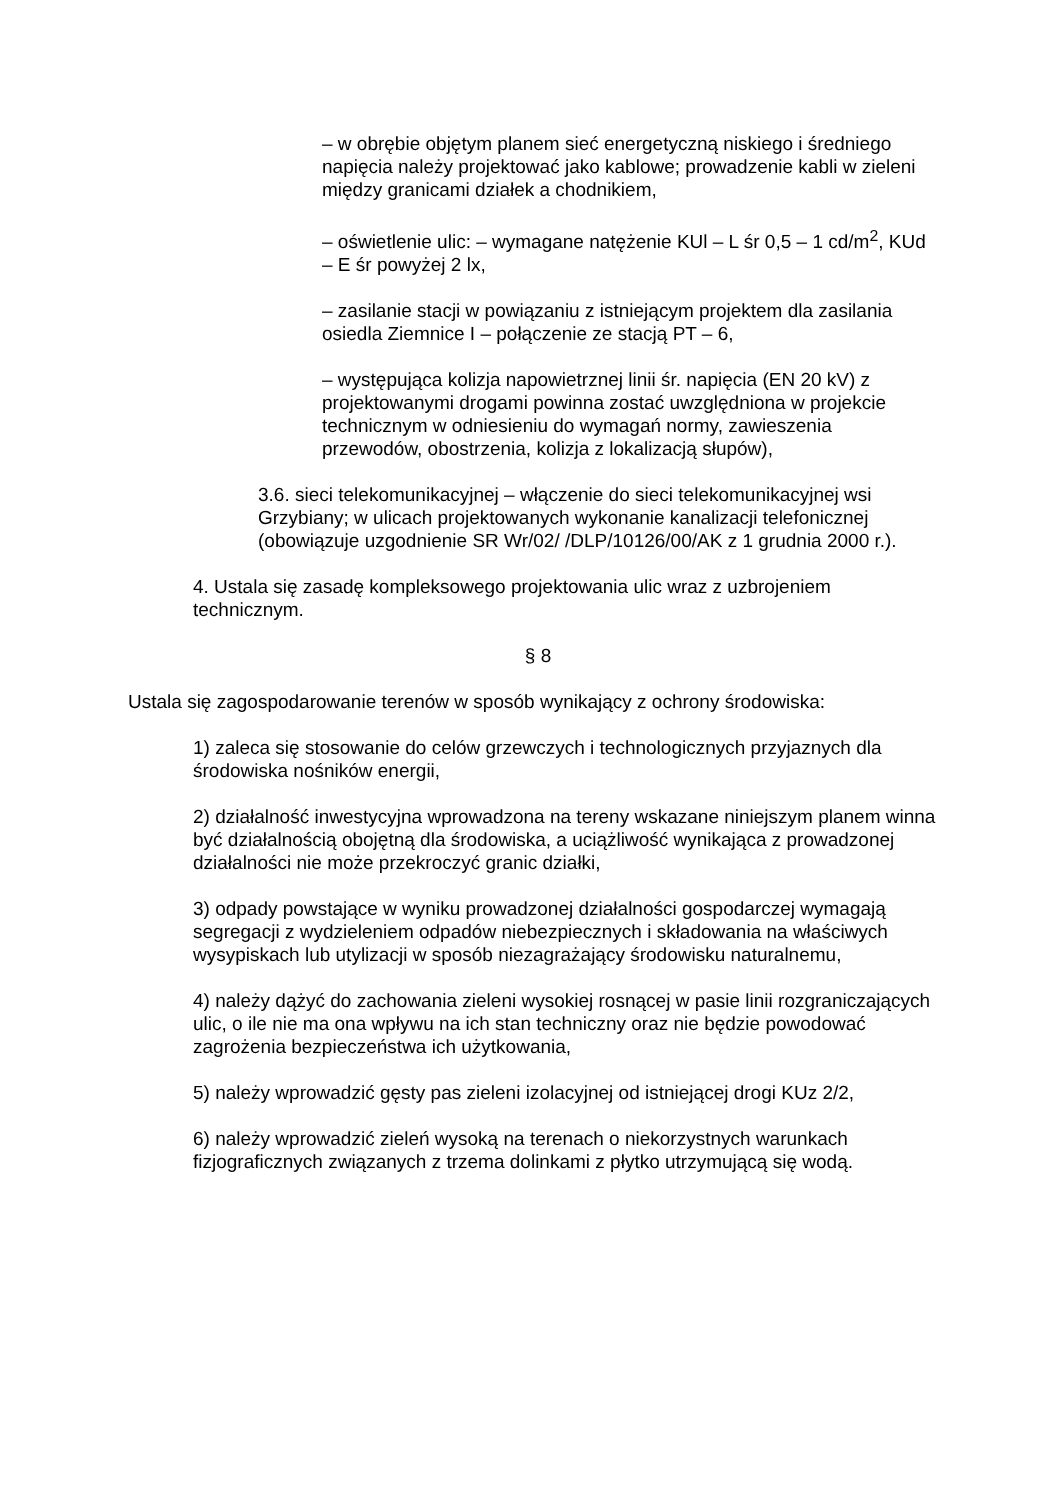– w obrębie objętym planem sieć energetyczną niskiego i średniego napięcia należy projektować jako kablowe; prowadzenie kabli w zieleni między granicami działek a chodnikiem,
– oświetlenie ulic: – wymagane natężenie KUl – L śr 0,5 – 1 cd/m<sup>2</sup>, KUd – E śr powyżej 2 lx,
– zasilanie stacji w powiązaniu z istniejącym projektem dla zasilania osiedla Ziemnice I – połączenie ze stacją PT – 6,
– występująca kolizja napowietrznej linii śr. napięcia (EN 20 kV) z projektowanymi drogami powinna zostać uwzględniona w projekcie technicznym w odniesieniu do wymagań normy, zawieszenia przewodów, obostrzenia, kolizja z lokalizacją słupów),
3.6. sieci telekomunikacyjnej – włączenie do sieci telekomunikacyjnej wsi Grzybiany; w ulicach projektowanych wykonanie kanalizacji telefonicznej (obowiązuje uzgodnienie SR Wr/02/ /DLP/10126/00/AK z 1 grudnia 2000 r.).
4. Ustala się zasadę kompleksowego projektowania ulic wraz z uzbrojeniem technicznym.
§ 8
Ustala się zagospodarowanie terenów w sposób wynikający z ochrony środowiska:
1) zaleca się stosowanie do celów grzewczych i technologicznych przyjaznych dla środowiska nośników energii,
2) działalność inwestycyjna wprowadzona na tereny wskazane niniejszym planem winna być działalnością obojętną dla środowiska, a uciążliwość wynikająca z prowadzonej działalności nie może przekroczyć granic działki,
3) odpady powstające w wyniku prowadzonej działalności gospodarczej wymagają segregacji z wydzieleniem odpadów niebezpiecznych i składowania na właściwych wysypiskach lub utylizacji w sposób niezagrażający środowisku naturalnemu,
4) należy dążyć do zachowania zieleni wysokiej rosnącej w pasie linii rozgraniczających ulic, o ile nie ma ona wpływu na ich stan techniczny oraz nie będzie powodować zagrożenia bezpieczeństwa ich użytkowania,
5) należy wprowadzić gęsty pas zieleni izolacyjnej od istniejącej drogi KUz 2/2,
6) należy wprowadzić zieleń wysoką na terenach o niekorzystnych warunkach fizjograficznych związanych z trzema dolinkami z płytko utrzymującą się wodą.